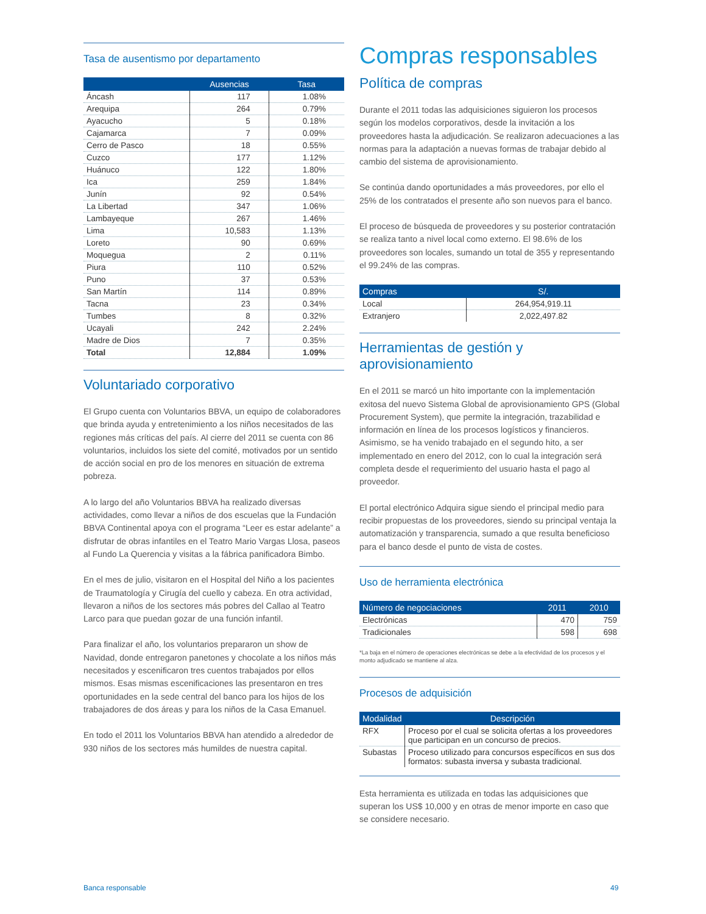Tasa de ausentismo por departamento
| | Ausencias | Tasa |
| --- | --- | --- |
| Áncash | 117 | 1.08% |
| Arequipa | 264 | 0.79% |
| Ayacucho | 5 | 0.18% |
| Cajamarca | 7 | 0.09% |
| Cerro de Pasco | 18 | 0.55% |
| Cuzco | 177 | 1.12% |
| Huánuco | 122 | 1.80% |
| Ica | 259 | 1.84% |
| Junín | 92 | 0.54% |
| La Libertad | 347 | 1.06% |
| Lambayeque | 267 | 1.46% |
| Lima | 10,583 | 1.13% |
| Loreto | 90 | 0.69% |
| Moquegua | 2 | 0.11% |
| Piura | 110 | 0.52% |
| Puno | 37 | 0.53% |
| San Martín | 114 | 0.89% |
| Tacna | 23 | 0.34% |
| Tumbes | 8 | 0.32% |
| Ucayali | 242 | 2.24% |
| Madre de Dios | 7 | 0.35% |
| Total | 12,884 | 1.09% |
Voluntariado corporativo
El Grupo cuenta con Voluntarios BBVA, un equipo de colaboradores que brinda ayuda y entretenimiento a los niños necesitados de las regiones más críticas del país. Al cierre del 2011 se cuenta con 86 voluntarios, incluidos los siete del comité, motivados por un sentido de acción social en pro de los menores en situación de extrema pobreza.
A lo largo del año Voluntarios BBVA ha realizado diversas actividades, como llevar a niños de dos escuelas que la Fundación BBVA Continental apoya con el programa “Leer es estar adelante” a disfrutar de obras infantiles en el Teatro Mario Vargas Llosa, paseos al Fundo La Querencia y visitas a la fábrica panificadora Bimbo.
En el mes de julio, visitaron en el Hospital del Niño a los pacientes de Traumatología y Cirugía del cuello y cabeza. En otra actividad, llevaron a niños de los sectores más pobres del Callao al Teatro Larco para que puedan gozar de una función infantil.
Para finalizar el año, los voluntarios prepararon un show de Navidad, donde entregaron panetones y chocolate a los niños más necesitados y escenificaron tres cuentos trabajados por ellos mismos. Esas mismas escenificaciones las presentaron en tres oportunidades en la sede central del banco para los hijos de los trabajadores de dos áreas y para los niños de la Casa Emanuel.
En todo el 2011 los Voluntarios BBVA han atendido a alrededor de 930 niños de los sectores más humildes de nuestra capital.
Compras responsables
Política de compras
Durante el 2011 todas las adquisiciones siguieron los procesos según los modelos corporativos, desde la invitación a los proveedores hasta la adjudicación. Se realizaron adecuaciones a las normas para la adaptación a nuevas formas de trabajar debido al cambio del sistema de aprovisionamiento.
Se continúa dando oportunidades a más proveedores, por ello el 25% de los contratados el presente año son nuevos para el banco.
El proceso de búsqueda de proveedores y su posterior contratación se realiza tanto a nivel local como externo. El 98.6% de los proveedores son locales, sumando un total de 355 y representando el 99.24% de las compras.
| Compras | S/. |
| --- | --- |
| Local | 264,954,919.11 |
| Extranjero | 2,022,497.82 |
Herramientas de gestión y aprovisionamiento
En el 2011 se marcó un hito importante con la implementación exitosa del nuevo Sistema Global de aprovisionamiento GPS (Global Procurement System), que permite la integración, trazabilidad e información en línea de los procesos logísticos y financieros. Asimismo, se ha venido trabajado en el segundo hito, a ser implementado en enero del 2012, con lo cual la integración será completa desde el requerimiento del usuario hasta el pago al proveedor.
El portal electrónico Adquira sigue siendo el principal medio para recibir propuestas de los proveedores, siendo su principal ventaja la automatización y transparencia, sumado a que resulta beneficioso para el banco desde el punto de vista de costes.
Uso de herramienta electrónica
| Número de negociaciones | 2011 | 2010 |
| --- | --- | --- |
| Electrónicas | 470 | 759 |
| Tradicionales | 598 | 698 |
*La baja en el número de operaciones electrónicas se debe a la efectividad de los procesos y el monto adjudicado se mantiene al alza.
Procesos de adquisición
| Modalidad | Descripción |
| --- | --- |
| RFX | Proceso por el cual se solicita ofertas a los proveedores que participan en un concurso de precios. |
| Subastas | Proceso utilizado para concursos específicos en sus dos formatos: subasta inversa y subasta tradicional. |
Esta herramienta es utilizada en todas las adquisiciones que superan los US$ 10,000 y en otras de menor importe en caso que se considere necesario.
Banca responsable 49